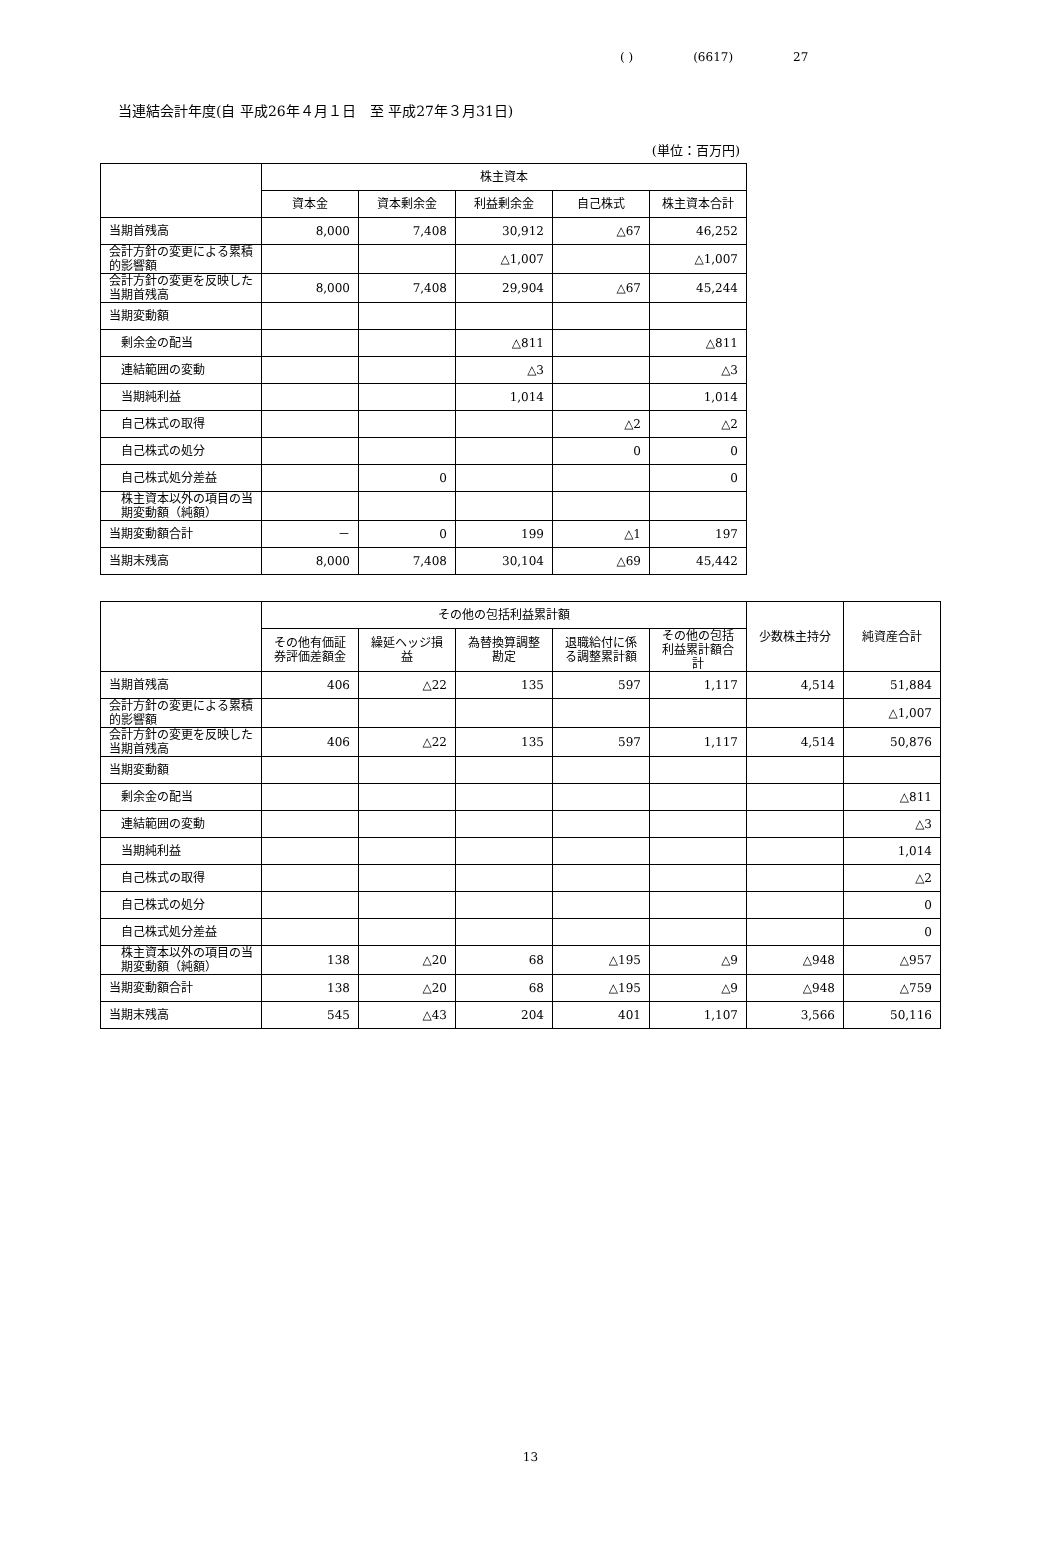( ) (6617) 27
当連結会計年度(自 平成26年４月１日　至 平成27年３月31日)
(単位：百万円)
| | 株主資本 | | | | |
| | 資本金 | 資本剰余金 | 利益剰余金 | 自己株式 | 株主資本合計 |
| 当期首残高 | 8,000 | 7,408 | 30,912 | △67 | 46,252 |
| 会計方針の変更による累積的影響額 | | | △1,007 | | △1,007 |
| 会計方針の変更を反映した当期首残高 | 8,000 | 7,408 | 29,904 | △67 | 45,244 |
| 当期変動額 | | | | | |
| 剰余金の配当 | | | △811 | | △811 |
| 連結範囲の変動 | | | △3 | | △3 |
| 当期純利益 | | | 1,014 | | 1,014 |
| 自己株式の取得 | | | | △2 | △2 |
| 自己株式の処分 | | | | 0 | 0 |
| 自己株式処分差益 | | 0 | | | 0 |
| 株主資本以外の項目の当期変動額（純額） | | | | | |
| 当期変動額合計 | － | 0 | 199 | △1 | 197 |
| 当期末残高 | 8,000 | 7,408 | 30,104 | △69 | 45,442 |
| | その他の包括利益累計額 | | | | | 少数株主持分 | 純資産合計 |
| | その他有価証券評価差額金 | 繰延ヘッジ損益 | 為替換算調整勘定 | 退職給付に係る調整累計額 | その他の包括利益累計額合計 | | |
| 当期首残高 | 406 | △22 | 135 | 597 | 1,117 | 4,514 | 51,884 |
| 会計方針の変更による累積的影響額 | | | | | | | △1,007 |
| 会計方針の変更を反映した当期首残高 | 406 | △22 | 135 | 597 | 1,117 | 4,514 | 50,876 |
| 当期変動額 | | | | | | | |
| 剰余金の配当 | | | | | | | △811 |
| 連結範囲の変動 | | | | | | | △3 |
| 当期純利益 | | | | | | | 1,014 |
| 自己株式の取得 | | | | | | | △2 |
| 自己株式の処分 | | | | | | | 0 |
| 自己株式処分差益 | | | | | | | 0 |
| 株主資本以外の項目の当期変動額（純額） | 138 | △20 | 68 | △195 | △9 | △948 | △957 |
| 当期変動額合計 | 138 | △20 | 68 | △195 | △9 | △948 | △759 |
| 当期末残高 | 545 | △43 | 204 | 401 | 1,107 | 3,566 | 50,116 |
13